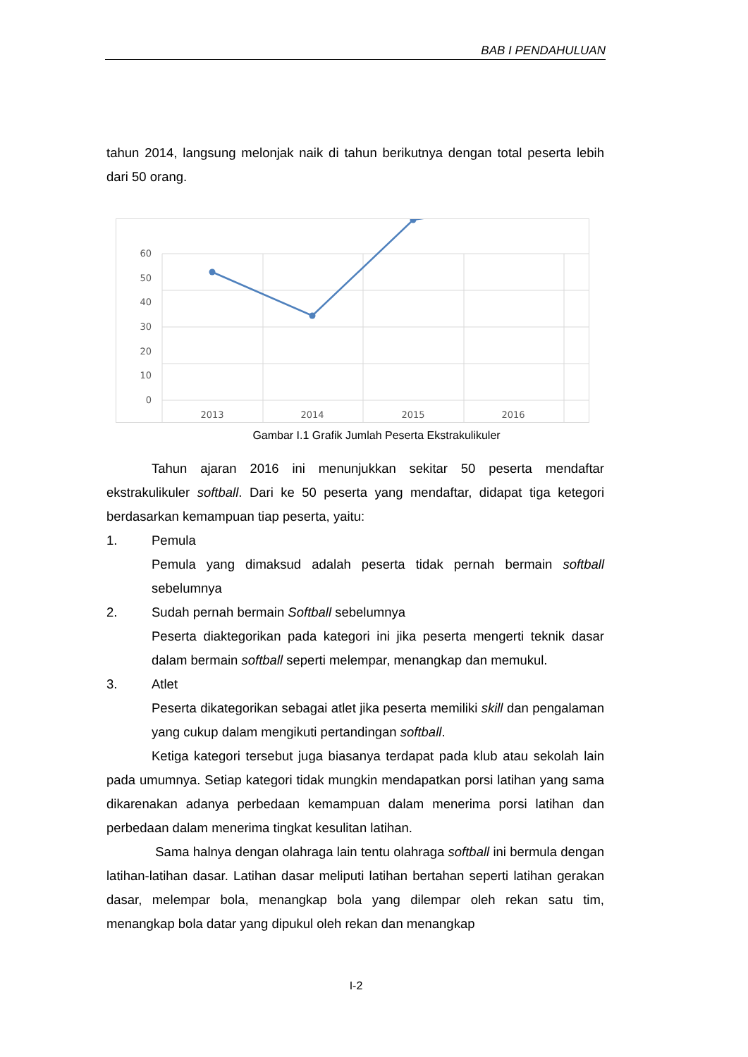BAB I PENDAHULUAN
tahun 2014, langsung melonjak naik di tahun berikutnya dengan total peserta lebih dari 50 orang.
60
50
40
30
20
10
0
2013
2014
2015
2016
Gambar I.1 Grafik Jumlah Peserta Ekstrakulikuler
Tahun ajaran 2016 ini menunjukkan sekitar 50 peserta mendaftar ekstrakulikuler softball. Dari ke 50 peserta yang mendaftar, didapat tiga ketegori berdasarkan kemampuan tiap peserta, yaitu:
1. Pemula
Pemula yang dimaksud adalah peserta tidak pernah bermain softball sebelumnya
2. Sudah pernah bermain Softball sebelumnya
Peserta diaktegorikan pada kategori ini jika peserta mengerti teknik dasar dalam bermain softball seperti melempar, menangkap dan memukul.
3. Atlet
Peserta dikategorikan sebagai atlet jika peserta memiliki skill dan pengalaman yang cukup dalam mengikuti pertandingan softball.
Ketiga kategori tersebut juga biasanya terdapat pada klub atau sekolah lain pada umumnya. Setiap kategori tidak mungkin mendapatkan porsi latihan yang sama dikarenakan adanya perbedaan kemampuan dalam menerima porsi latihan dan perbedaan dalam menerima tingkat kesulitan latihan.
Sama halnya dengan olahraga lain tentu olahraga softball ini bermula dengan latihan-latihan dasar. Latihan dasar meliputi latihan bertahan seperti latihan gerakan dasar, melempar bola, menangkap bola yang dilempar oleh rekan satu tim, menangkap bola datar yang dipukul oleh rekan dan menangkap
I-2